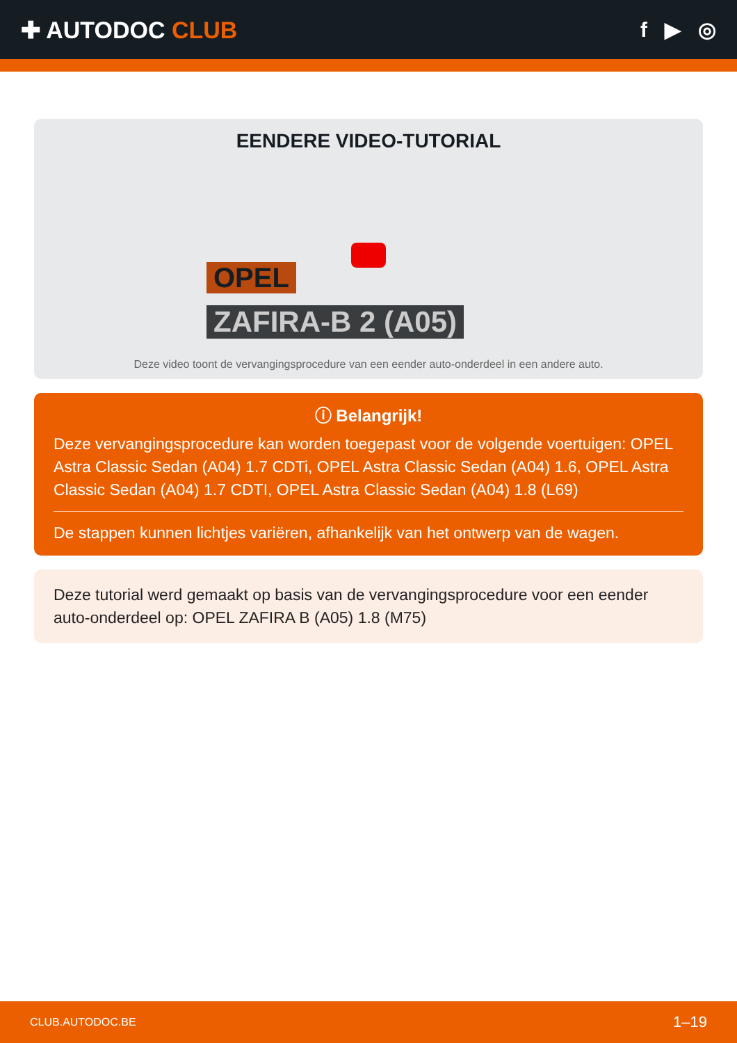✚ AUTODOC CLUB f ▶ ◎
EENDERE VIDEO-TUTORIAL
OPEL
ZAFIRA-B 2 (A05)
Deze video toont de vervangingsprocedure van een eender auto-onderdeel in een andere auto.
ⓘ Belangrijk!
Deze vervangingsprocedure kan worden toegepast voor de volgende voertuigen: OPEL Astra Classic Sedan (A04) 1.7 CDTi, OPEL Astra Classic Sedan (A04) 1.6, OPEL Astra Classic Sedan (A04) 1.7 CDTI, OPEL Astra Classic Sedan (A04) 1.8 (L69)
De stappen kunnen lichtjes variëren, afhankelijk van het ontwerp van de wagen.
Deze tutorial werd gemaakt op basis van de vervangingsprocedure voor een eender auto-onderdeel op: OPEL ZAFIRA B (A05) 1.8 (M75)
CLUB.AUTODOC.BE 1–19